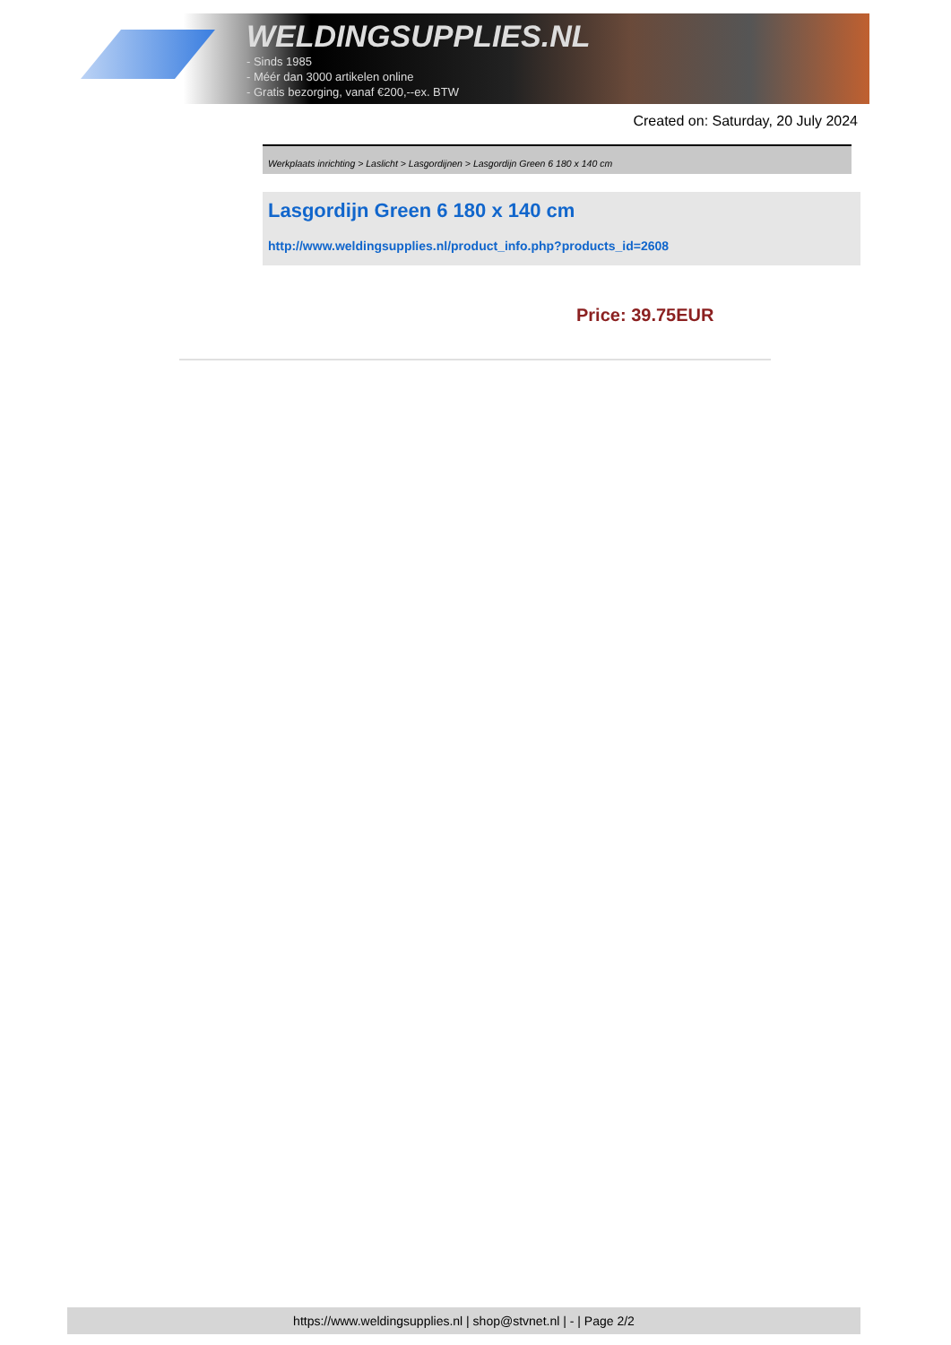WELDINGSUPPLIES.NL
- Sinds 1985
- Méér dan 3000 artikelen online
- Gratis bezorging, vanaf €200,--ex. BTW
Created on: Saturday, 20 July 2024
Werkplaats inrichting > Laslicht > Lasgordijnen > Lasgordijn Green 6 180 x 140 cm
Lasgordijn Green 6 180 x 140 cm
http://www.weldingsupplies.nl/product_info.php?products_id=2608
Price: 39.75EUR
https://www.weldingsupplies.nl | shop@stvnet.nl | - | Page 2/2